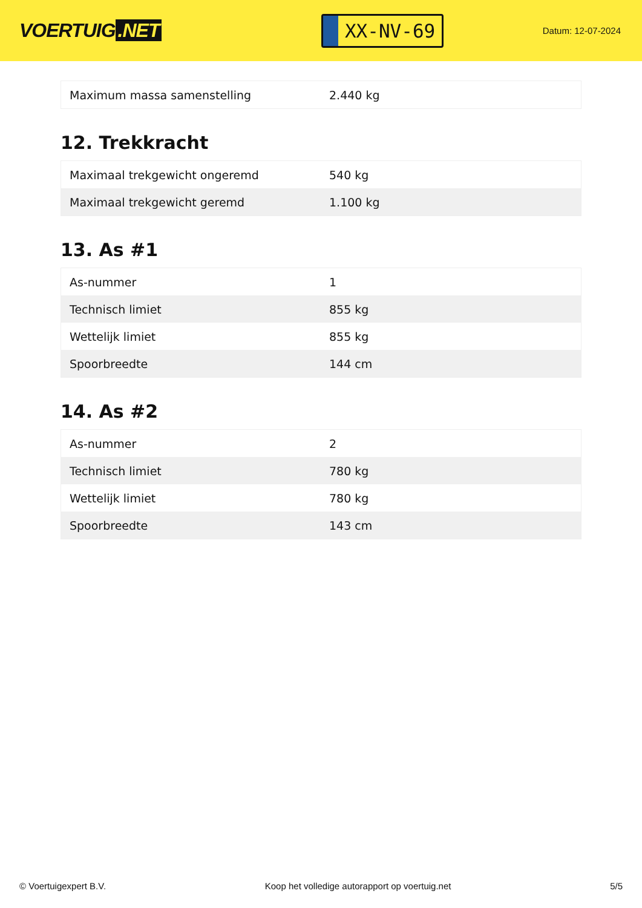VOERTUIG.NET
XX-NV-69
Datum: 12-07-2024
| Maximum massa samenstelling | 2.440 kg |
12. Trekkracht
| Maximaal trekgewicht ongeremd | 540 kg |
| Maximaal trekgewicht geremd | 1.100 kg |
13. As #1
| As-nummer | 1 |
| Technisch limiet | 855 kg |
| Wettelijk limiet | 855 kg |
| Spoorbreedte | 144 cm |
14. As #2
| As-nummer | 2 |
| Technisch limiet | 780 kg |
| Wettelijk limiet | 780 kg |
| Spoorbreedte | 143 cm |
© Voertuigexpert B.V. Koop het volledige autorapport op voertuig.net 5/5